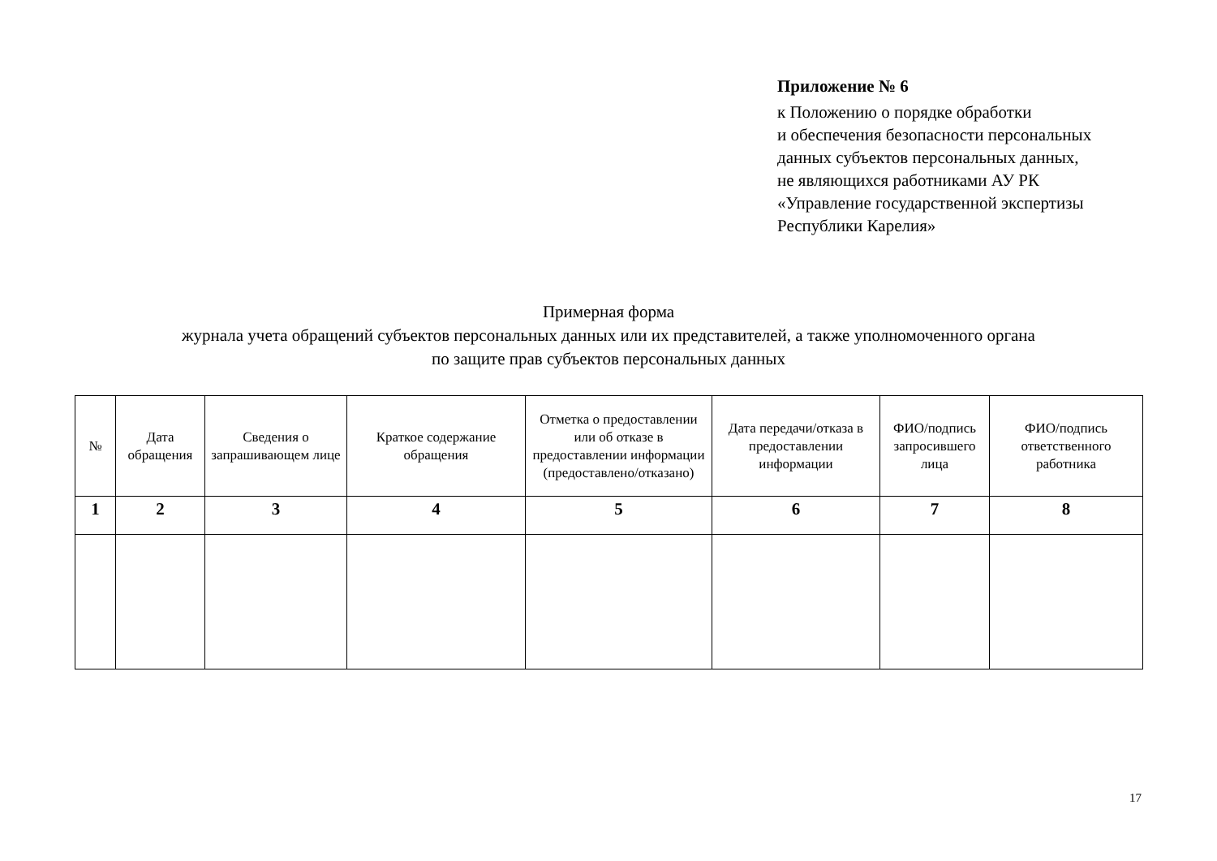Приложение № 6
к Положению о порядке обработки
и обеспечения безопасности персональных
данных субъектов персональных данных,
не являющихся работниками АУ РК
«Управление государственной экспертизы
Республики Карелия»
Примерная форма
журнала учета обращений субъектов персональных данных или их представителей, а также уполномоченного органа
по защите прав субъектов персональных данных
| № | Дата обращения | Сведения о запрашивающем лице | Краткое содержание обращения | Отметка о предоставлении или об отказе в предоставлении информации (предоставлено/отказано) | Дата передачи/отказа в предоставлении информации | ФИО/подпись запросившего лица | ФИО/подпись ответственного работника |
| 1 | 2 | 3 | 4 | 5 | 6 | 7 | 8 |
17